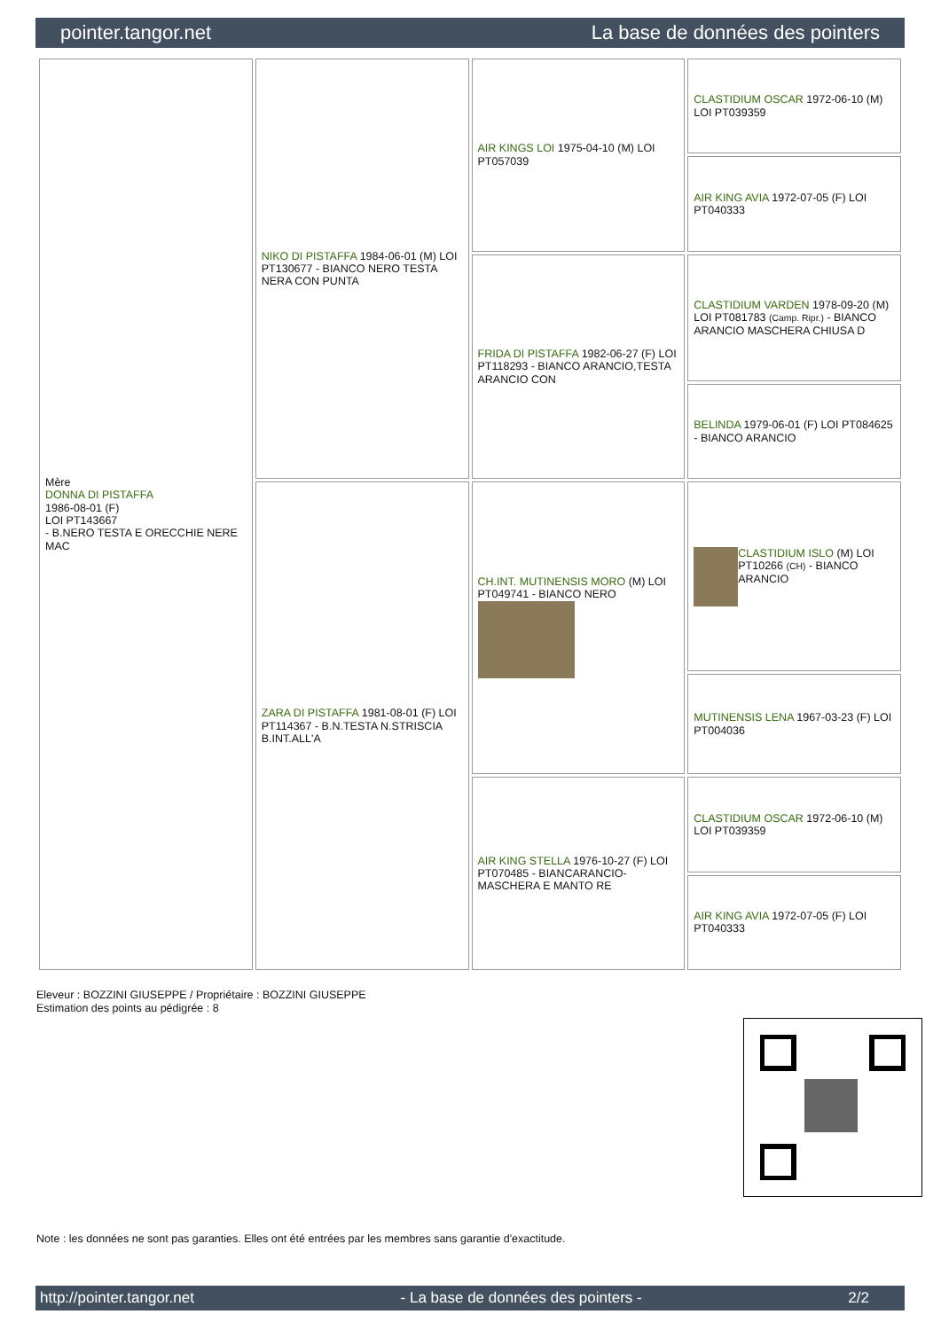pointer.tangor.net La base de données des pointers
| Mère DONNA DI PISTAFFA 1986-08-01 (F) LOI PT143667 - B.NERO TESTA E ORECCHIE NERE MAC | NIKO DI PISTAFFA 1984-06-01 (M) LOI PT130677 - BIANCO NERO TESTA NERA CON PUNTA | AIR KINGS LOI 1975-04-10 (M) LOI PT057039 | CLASTIDIUM OSCAR 1972-06-10 (M) LOI PT039359 |
| | | | AIR KING AVIA 1972-07-05 (F) LOI PT040333 |
| | | FRIDA DI PISTAFFA 1982-06-27 (F) LOI PT118293 - BIANCO ARANCIO,TESTA ARANCIO CON | CLASTIDIUM VARDEN 1978-09-20 (M) LOI PT081783 (Camp. Ripr.) - BIANCO ARANCIO MASCHERA CHIUSA D |
| | | | BELINDA 1979-06-01 (F) LOI PT084625 - BIANCO ARANCIO |
| | ZARA DI PISTAFFA 1981-08-01 (F) LOI PT114367 - B.N.TESTA N.STRISCIA B.INT.ALL'A | CH.INT. MUTINENSIS MORO (M) LOI PT049741 - BIANCO NERO | CLASTIDIUM ISLO (M) LOI PT10266 (CH) - BIANCO ARANCIO |
| | | | MUTINENSIS LENA 1967-03-23 (F) LOI PT004036 |
| | | AIR KING STELLA 1976-10-27 (F) LOI PT070485 - BIANCARANCIO-MASCHERA E MANTO RE | CLASTIDIUM OSCAR 1972-06-10 (M) LOI PT039359 |
| | | | AIR KING AVIA 1972-07-05 (F) LOI PT040333 |
Eleveur : BOZZINI GIUSEPPE / Propriétaire : BOZZINI GIUSEPPE
Estimation des points au pédigrée : 8
Note : les données ne sont pas garanties. Elles ont été entrées par les membres sans garantie d'exactitude.
http://pointer.tangor.net - La base de données des pointers - 2/2